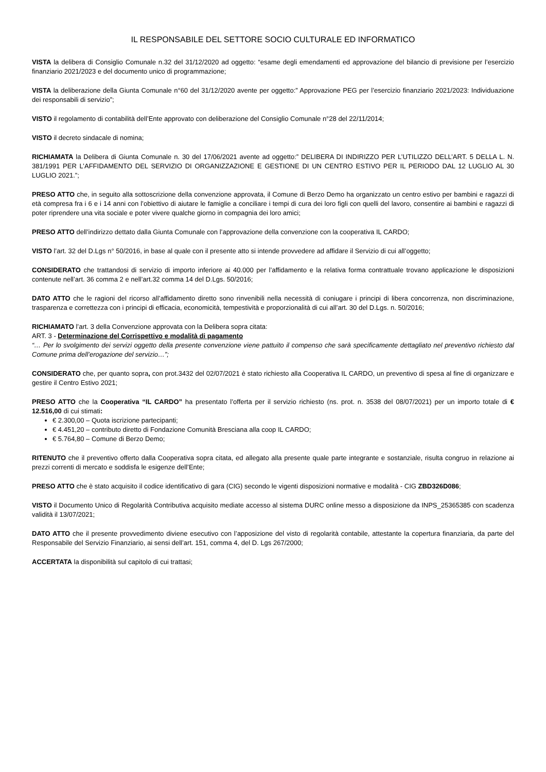IL RESPONSABILE DEL SETTORE SOCIO CULTURALE ED INFORMATICO
VISTA la delibera di Consiglio Comunale n.32 del 31/12/2020 ad oggetto: “esame degli emendamenti ed approvazione del bilancio di previsione per l’esercizio finanziario 2021/2023 e del documento unico di programmazione;
VISTA la deliberazione della Giunta Comunale n°60 del 31/12/2020 avente per oggetto:” Approvazione PEG per l’esercizio finanziario 2021/2023: Individuazione dei responsabili di servizio”;
VISTO il regolamento di contabilità dell’Ente approvato con deliberazione del Consiglio Comunale n°28 del 22/11/2014;
VISTO il decreto sindacale di nomina;
RICHIAMATA la Delibera di Giunta Comunale n. 30 del 17/06/2021 avente ad oggetto:” DELIBERA DI INDIRIZZO PER L’UTILIZZO DELL’ART. 5 DELLA L. N. 381/1991 PER L’AFFIDAMENTO DEL SERVIZIO DI ORGANIZZAZIONE E GESTIONE DI UN CENTRO ESTIVO PER IL PERIODO DAL 12 LUGLIO AL 30 LUGLIO 2021.”;
PRESO ATTO che, in seguito alla sottoscrizione della convenzione approvata, il Comune di Berzo Demo ha organizzato un centro estivo per bambini e ragazzi di età compresa fra i 6 e i 14 anni con l’obiettivo di aiutare le famiglie a conciliare i tempi di cura dei loro figli con quelli del lavoro, consentire ai bambini e ragazzi di poter riprendere una vita sociale e poter vivere qualche giorno in compagnia dei loro amici;
PRESO ATTO dell’indirizzo dettato dalla Giunta Comunale con l’approvazione della convenzione con la cooperativa IL CARDO;
VISTO l’art. 32 del D.Lgs n° 50/2016, in base al quale con il presente atto si intende provvedere ad affidare il Servizio di cui all’oggetto;
CONSIDERATO che trattandosi di servizio di importo inferiore ai 40.000 per l’affidamento e la relativa forma contrattuale trovano applicazione le disposizioni contenute nell’art. 36 comma 2 e nell’art.32 comma 14 del D.Lgs. 50/2016;
DATO ATTO che le ragioni del ricorso all’affidamento diretto sono rinvenibili nella necessità di coniugare i principi di libera concorrenza, non discriminazione, trasparenza e correttezza con i principi di efficacia, economicità, tempestività e proporzionalità di cui all’art. 30 del D.Lgs. n. 50/2016;
RICHIAMATO l’art. 3 della Convenzione approvata con la Delibera sopra citata:
ART. 3 - Determinazione del Corrispettivo e modalità di pagamento
“… Per lo svolgimento dei servizi oggetto della presente convenzione viene pattuito il compenso che sarà specificamente dettagliato nel preventivo richiesto dal Comune prima dell’erogazione del servizio…”;
CONSIDERATO che, per quanto sopra, con prot.3432 del 02/07/2021 è stato richiesto alla Cooperativa IL CARDO, un preventivo di spesa al fine di organizzare e gestire il Centro Estivo 2021;
PRESO ATTO che la Cooperativa “IL CARDO” ha presentato l’offerta per il servizio richiesto (ns. prot. n. 3538 del 08/07/2021) per un importo totale di € 12.516,00 di cui stimati:
€ 2.300,00 – Quota iscrizione partecipanti;
€ 4.451,20 – contributo diretto di Fondazione Comunità Bresciana alla coop IL CARDO;
€ 5.764,80 – Comune di Berzo Demo;
RITENUTO che il preventivo offerto dalla Cooperativa sopra citata, ed allegato alla presente quale parte integrante e sostanziale, risulta congruo in relazione ai prezzi correnti di mercato e soddisfa le esigenze dell’Ente;
PRESO ATTO che è stato acquisito il codice identificativo di gara (CIG) secondo le vigenti disposizioni normative e modalità - CIG ZBD326D086;
VISTO il Documento Unico di Regolarità Contributiva acquisito mediate accesso al sistema DURC online messo a disposizione da INPS_25365385 con scadenza validità il 13/07/2021;
DATO ATTO che il presente provvedimento diviene esecutivo con l’apposizione del visto di regolarità contabile, attestante la copertura finanziaria, da parte del Responsabile del Servizio Finanziario, ai sensi dell’art. 151, comma 4, del D. Lgs 267/2000;
ACCERTATA la disponibilità sul capitolo di cui trattasi;